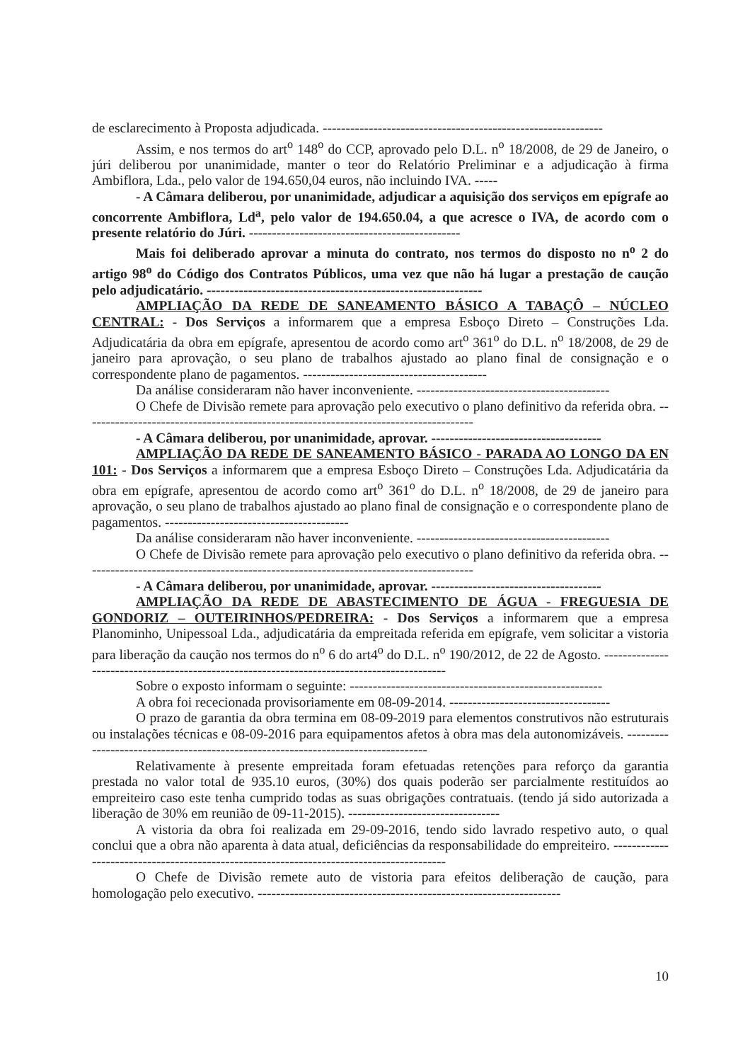de esclarecimento à Proposta adjudicada. -------------------------------------------------------------
Assim, e nos termos do art<sup>o</sup> 148<sup>o</sup> do CCP, aprovado pelo D.L. n<sup>o</sup> 18/2008, de 29 de Janeiro, o júri deliberou por unanimidade, manter o teor do Relatório Preliminar e a adjudicação à firma Ambiflora, Lda., pelo valor de 194.650,04 euros, não incluindo IVA. -----
- A Câmara deliberou, por unanimidade, adjudicar a aquisição dos serviços em epígrafe ao concorrente Ambiflora, Ld<sup>a</sup>, pelo valor de 194.650.04, a que acresce o IVA, de acordo com o presente relatório do Júri. ----------------------------------------------
Mais foi deliberado aprovar a minuta do contrato, nos termos do disposto no n<sup>o</sup> 2 do artigo 98<sup>o</sup> do Código dos Contratos Públicos, uma vez que não há lugar a prestação de caução pelo adjudicatário. ------------------------------------------------------------
AMPLIAÇÃO DA REDE DE SANEAMENTO BÁSICO A TABAÇÔ – NÚCLEO CENTRAL: - Dos Serviços a informarem que a empresa Esboço Direto – Construções Lda. Adjudicatária da obra em epígrafe, apresentou de acordo como art<sup>o</sup> 361<sup>o</sup> do D.L. n<sup>o</sup> 18/2008, de 29 de janeiro para aprovação, o seu plano de trabalhos ajustado ao plano final de consignação e o correspondente plano de pagamentos. ----------------------------------------
Da análise consideraram não haver inconveniente. ------------------------------------------
O Chefe de Divisão remete para aprovação pelo executivo o plano definitivo da referida obra. -------------------------------------------------------------------------------------
- A Câmara deliberou, por unanimidade, aprovar. -------------------------------------
AMPLIAÇÃO DA REDE DE SANEAMENTO BÁSICO - PARADA AO LONGO DA EN 101: - Dos Serviços a informarem que a empresa Esboço Direto – Construções Lda. Adjudicatária da obra em epígrafe, apresentou de acordo como art<sup>o</sup> 361<sup>o</sup> do D.L. n<sup>o</sup> 18/2008, de 29 de janeiro para aprovação, o seu plano de trabalhos ajustado ao plano final de consignação e o correspondente plano de pagamentos. ----------------------------------------
Da análise consideraram não haver inconveniente. ------------------------------------------
O Chefe de Divisão remete para aprovação pelo executivo o plano definitivo da referida obra. -------------------------------------------------------------------------------------
- A Câmara deliberou, por unanimidade, aprovar. -------------------------------------
AMPLIAÇÃO DA REDE DE ABASTECIMENTO DE ÁGUA - FREGUESIA DE GONDORIZ – OUTEIRINHOS/PEDREIRA: - Dos Serviços a informarem que a empresa Planominho, Unipessoal Lda., adjudicatária da empreitada referida em epígrafe, vem solicitar a vistoria para liberação da caução nos termos do n<sup>o</sup> 6 do art4<sup>o</sup> do D.L. n<sup>o</sup> 190/2012, de 22 de Agosto. -------------------------------------------------------------------------------------------
Sobre o exposto informam o seguinte: -------------------------------------------------------
A obra foi rececionada provisoriamente em 08-09-2014. -----------------------------------
O prazo de garantia da obra termina em 08-09-2019 para elementos construtivos não estruturais ou instalações técnicas e 08-09-2016 para equipamentos afetos à obra mas dela autonomizáveis. ----------------------------------------------------------------------------------
Relativamente à presente empreitada foram efetuadas retenções para reforço da garantia prestada no valor total de 935.10 euros, (30%) dos quais poderão ser parcialmente restituídos ao empreiteiro caso este tenha cumprido todas as suas obrigações contratuais. (tendo já sido autorizada a liberação de 30% em reunião de 09-11-2015). ---------------------------------
A vistoria da obra foi realizada em 29-09-2016, tendo sido lavrado respetivo auto, o qual conclui que a obra não aparenta à data atual, deficiências da responsabilidade do empreiteiro. -----------------------------------------------------------------------------------------
O Chefe de Divisão remete auto de vistoria para efeitos deliberação de caução, para homologação pelo executivo. ------------------------------------------------------------------
10